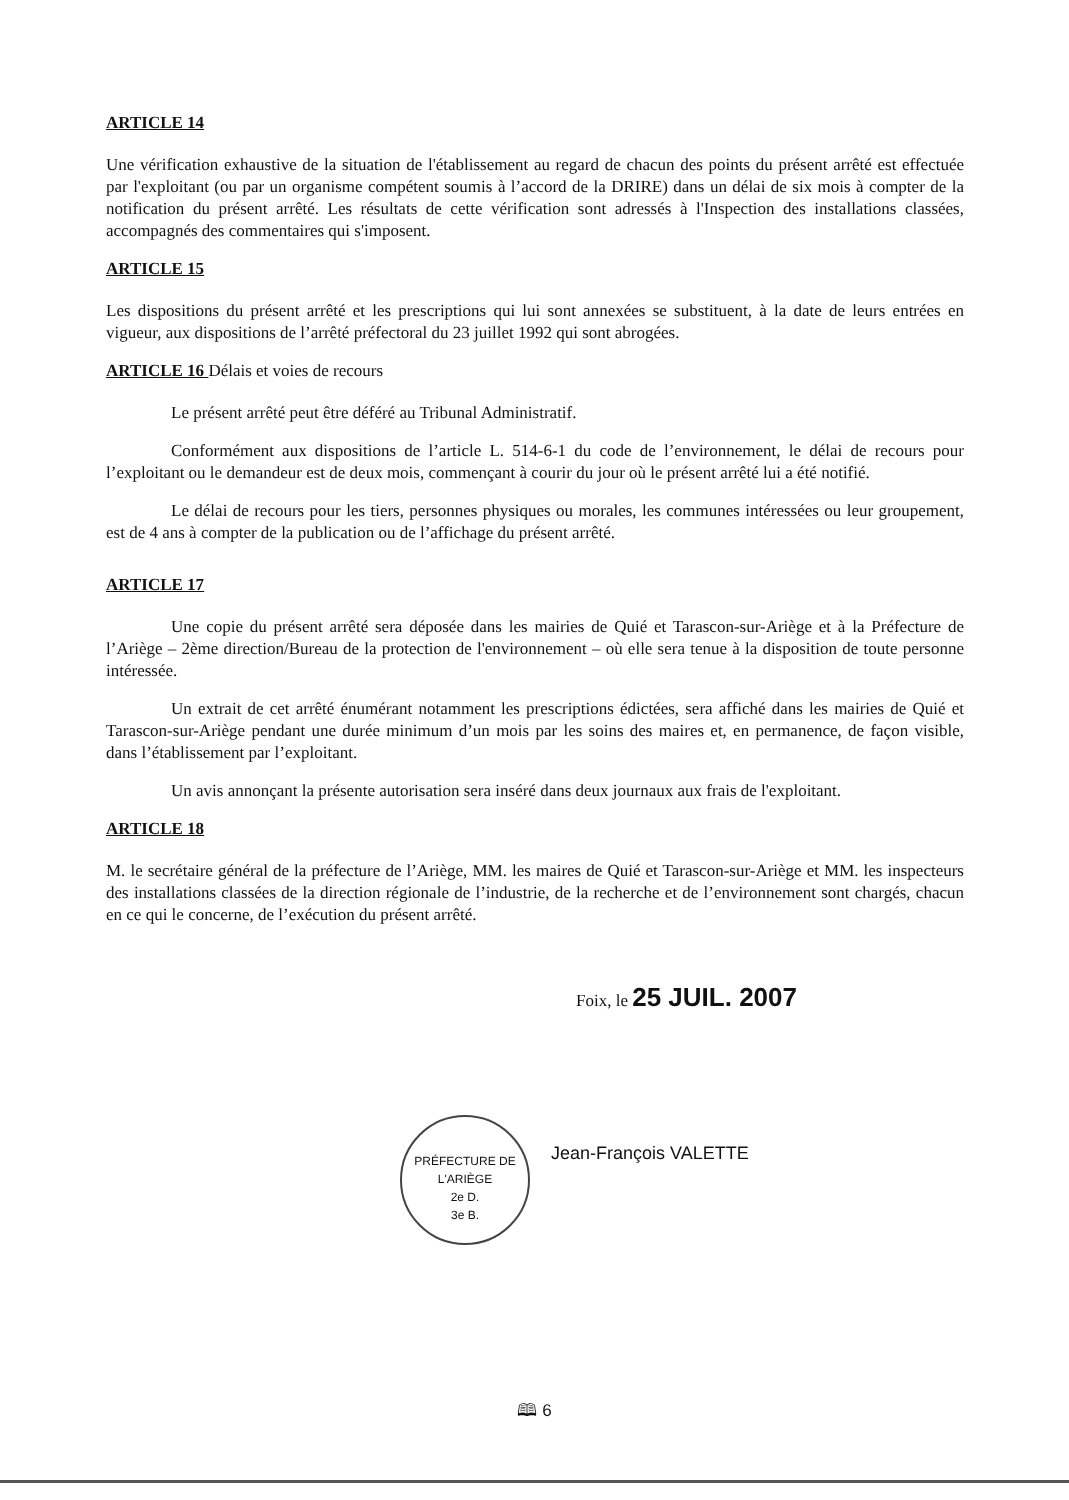ARTICLE 14
Une vérification exhaustive de la situation de l'établissement au regard de chacun des points du présent arrêté est effectuée par l'exploitant (ou par un organisme compétent soumis à l’accord de la DRIRE) dans un délai de six mois à compter de la notification du présent arrêté. Les résultats de cette vérification sont adressés à l'Inspection des installations classées, accompagnés des commentaires qui s'imposent.
ARTICLE 15
Les dispositions du présent arrêté et les prescriptions qui lui sont annexées se substituent, à la date de leurs entrées en vigueur, aux dispositions de l’arrêté préfectoral du 23 juillet 1992 qui sont abrogées.
ARTICLE 16 Délais et voies de recours
Le présent arrêté peut être déféré au Tribunal Administratif.
Conformément aux dispositions de l’article L. 514-6-1 du code de l’environnement, le délai de recours pour l’exploitant ou le demandeur est de deux mois, commençant à courir du jour où le présent arrêté lui a été notifié.
Le délai de recours pour les tiers, personnes physiques ou morales, les communes intéressées ou leur groupement, est de 4 ans à compter de la publication ou de l’affichage du présent arrêté.
ARTICLE 17
Une copie du présent arrêté sera déposée dans les mairies de Quié et Tarascon-sur-Ariège et à la Préfecture de l’Ariège – 2ème direction/Bureau de la protection de l'environnement – où elle sera tenue à la disposition de toute personne intéressée.
Un extrait de cet arrêté énumérant notamment les prescriptions édictées, sera affiché dans les mairies de Quié et Tarascon-sur-Ariège pendant une durée minimum d’un mois par les soins des maires et, en permanence, de façon visible, dans l’établissement par l’exploitant.
Un avis annonçant la présente autorisation sera inséré dans deux journaux aux frais de l'exploitant.
ARTICLE 18
M. le secrétaire général de la préfecture de l’Ariège, MM. les maires de Quié et Tarascon-sur-Ariège et MM. les inspecteurs des installations classées de la direction régionale de l’industrie, de la recherche et de l’environnement sont chargés, chacun en ce qui le concerne, de l’exécution du présent arrêté.
Foix, le 25 JUIL. 2007
Jean-François VALETTE
PRÉFECTURE DE L'ARIÈGE
2e D.
3e B.
🕮 6